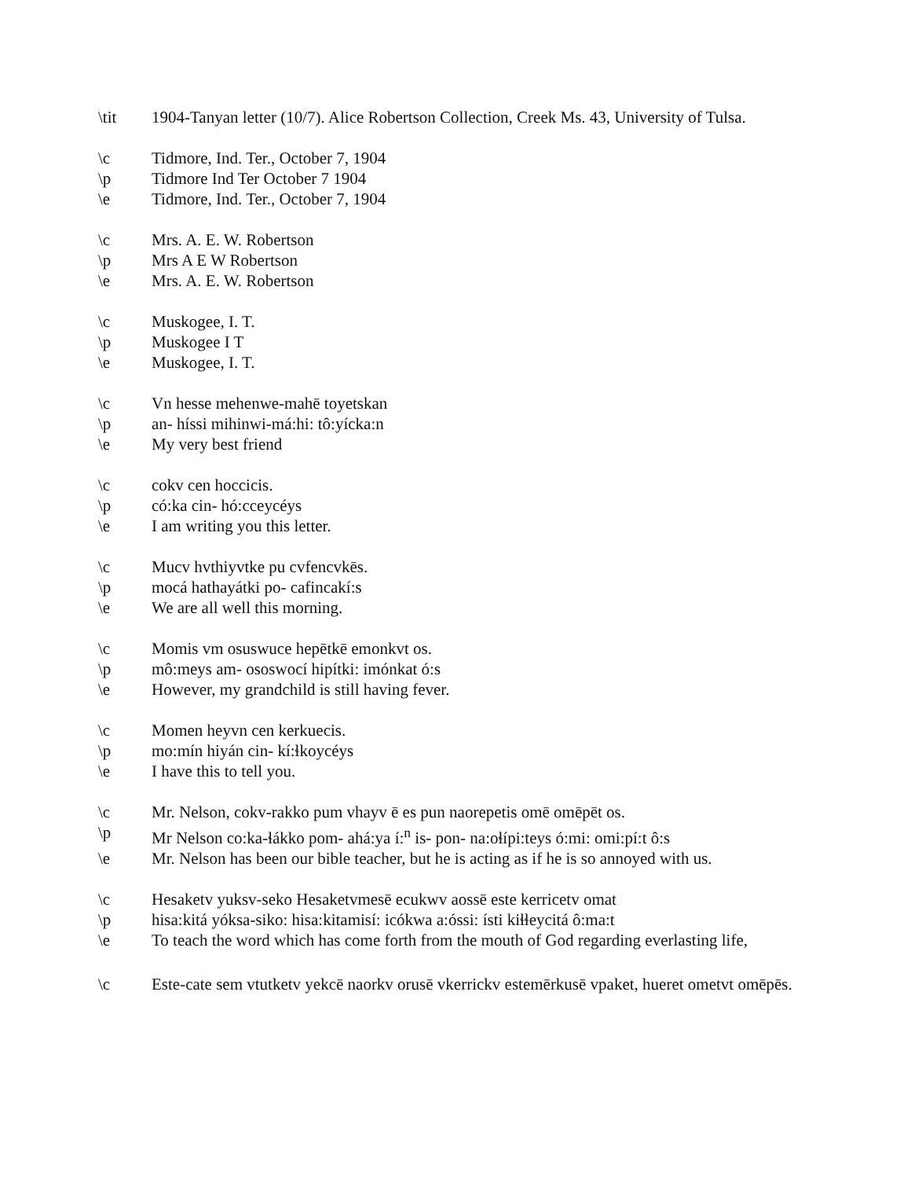\tit 1904-Tanyan letter (10/7). Alice Robertson Collection, Creek Ms. 43, University of Tulsa.
\c Tidmore, Ind. Ter., October 7, 1904
\p Tidmore Ind Ter October 7 1904
\e Tidmore, Ind. Ter., October 7, 1904
\c Mrs. A. E. W. Robertson
\p Mrs A E W Robertson
\e Mrs. A. E. W. Robertson
\c Muskogee, I. T.
\p Muskogee I T
\e Muskogee, I. T.
\c Vn hesse mehenwe-mahē toyetskan
\p an- híssi mihinwi-má:hi: tô:yícka:n
\e My very best friend
\c cokv cen hoccicis.
\p có:ka cin- hó:cceycéys
\e I am writing you this letter.
\c Mucv hvthiyvtke pu cvfencvkēs.
\p mocá hathayátki po- cafincakí:s
\e We are all well this morning.
\c Momis vm osuswuce hepētkē emonkvt os.
\p mô:meys am- ososwocí hipítki: imónkat ó:s
\e However, my grandchild is still having fever.
\c Momen heyvn cen kerkuecis.
\p mo:mín hiyán cin- kí:ɬkoycéys
\e I have this to tell you.
\c Mr. Nelson, cokv-rakko pum vhayv ē es pun naorepetis omē omēpēt os.
\p Mr Nelson co:ka-ɬákko pom- ahá:ya í:<sup>n</sup> is- pon- na:oɬípi:teys ó:mi: omi:pí:t ô:s
\e Mr. Nelson has been our bible teacher, but he is acting as if he is so annoyed with us.
\c Hesaketv yuksv-seko Hesaketvmesē ecukwv aossē este kerricetv omat
\p hisa:kitá yóksa-siko: hisa:kitamisí: icókwa a:óssi: ísti kiɬɬeycitá ô:ma:t
\e To teach the word which has come forth from the mouth of God regarding everlasting life,
\c Este-cate sem vtutketv yekcē naorkv orusē vkerrickv estemērkusē vpaket, hueret ometvt omēpēs.